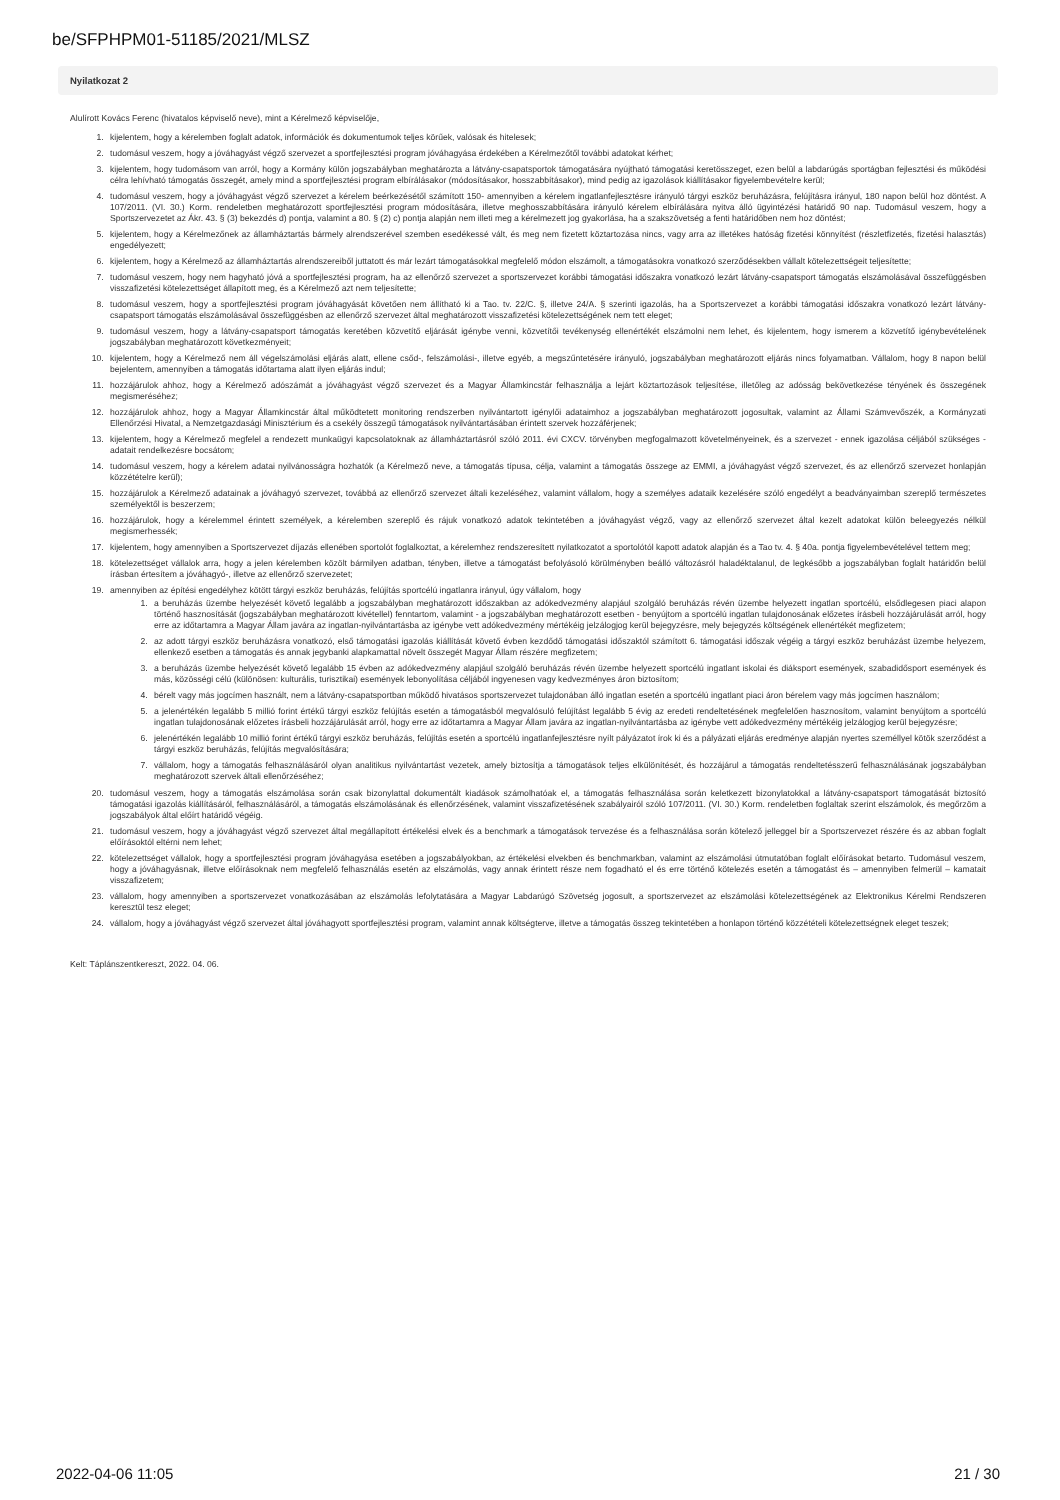be/SFPHPM01-51185/2021/MLSZ
Nyilatkozat 2
Alulírott Kovács Ferenc (hivatalos képviselő neve), mint a Kérelmező képviselője,
1. kijelentem, hogy a kérelemben foglalt adatok, információk és dokumentumok teljes körűek, valósak és hitelesek;
2. tudomásul veszem, hogy a jóváhagyást végző szervezet a sportfejlesztési program jóváhagyása érdekében a Kérelmezőtől további adatokat kérhet;
3. kijelentem, hogy tudomásom van arról, hogy a Kormány külön jogszabályban meghatározta a látvány-csapatsportok támogatására nyújtható támogatási keretösszeget, ezen belül a labdarúgás sportágban fejlesztési és működési célra lehívható támogatás összegét, amely mind a sportfejlesztési program elbírálásakor (módosításakor, hosszabbításakor), mind pedig az igazolások kiállításakor figyelembevételre kerül;
4. tudomásul veszem, hogy a jóváhagyást végző szervezet a kérelem beérkezésétől számított 150- amennyiben a kérelem ingatlanfejlesztésre irányuló tárgyi eszköz beruházásra, felújításra irányul, 180 napon belül hoz döntést. A 107/2011. (VI. 30.) Korm. rendeletben meghatározott sportfejlesztési program módosítására, illetve meghosszabbítására irányuló kérelem elbírálására nyitva álló ügyintézési határidő 90 nap. Tudomásul veszem, hogy a Sportszervezetet az Ákr. 43. § (3) bekezdés d) pontja, valamint a 80. § (2) c) pontja alapján nem illeti meg a kérelmezett jog gyakorlása, ha a szakszövetség a fenti határidőben nem hoz döntést;
5. kijelentem, hogy a Kérelmezőnek az államháztartás bármely alrendszerével szemben esedékessé vált, és meg nem fizetett köztartozása nincs, vagy arra az illetékes hatóság fizetési könnyítést (részletfizetés, fizetési halasztás) engedélyezett;
6. kijelentem, hogy a Kérelmező az államháztartás alrendszereiből juttatott és már lezárt támogatásokkal megfelelő módon elszámolt, a támogatásokra vonatkozó szerződésekben vállalt kötelezettségeit teljesítette;
7. tudomásul veszem, hogy nem hagyható jóvá a sportfejlesztési program, ha az ellenőrző szervezet a sportszervezet korábbi támogatási időszakra vonatkozó lezárt látvány-csapatsport támogatás elszámolásával összefüggésben visszafizetési kötelezettséget állapított meg, és a Kérelmező azt nem teljesítette;
8. tudomásul veszem, hogy a sportfejlesztési program jóváhagyását követően nem állítható ki a Tao. tv. 22/C. §, illetve 24/A. § szerinti igazolás, ha a Sportszervezet a korábbi támogatási időszakra vonatkozó lezárt látvány-csapatsport támogatás elszámolásával összefüggésben az ellenőrző szervezet által meghatározott visszafizetési kötelezettségének nem tett eleget;
9. tudomásul veszem, hogy a látvány-csapatsport támogatás keretében közvetítő eljárását igénybe venni, közvetítői tevékenység ellenértékét elszámolni nem lehet, és kijelentem, hogy ismerem a közvetítő igénybevételének jogszabályban meghatározott következményeit;
10. kijelentem, hogy a Kérelmező nem áll végelszámolási eljárás alatt, ellene csőd-, felszámolási-, illetve egyéb, a megszűntetésére irányuló, jogszabályban meghatározott eljárás nincs folyamatban. Vállalom, hogy 8 napon belül bejelentem, amennyiben a támogatás időtartama alatt ilyen eljárás indul;
11. hozzájárulok ahhoz, hogy a Kérelmező adószámát a jóváhagyást végző szervezet és a Magyar Államkincstár felhasználja a lejárt köztartozások teljesítése, illetőleg az adósság bekövetkezése tényének és összegének megismeréséhez;
12. hozzájárulok ahhoz, hogy a Magyar Államkincstár által működtetett monitoring rendszerben nyilvántartott igénylői adataimhoz a jogszabályban meghatározott jogosultak, valamint az Állami Számvevőszék, a Kormányzati Ellenőrzési Hivatal, a Nemzetgazdasági Minisztérium és a csekély összegű támogatások nyilvántartásában érintett szervek hozzáférjenek;
13. kijelentem, hogy a Kérelmező megfelel a rendezett munkaügyi kapcsolatoknak az államháztartásról szóló 2011. évi CXCV. törvényben megfogalmazott követelményeinek, és a szervezet - ennek igazolása céljából szükséges - adatait rendelkezésre bocsátom;
14. tudomásul veszem, hogy a kérelem adatai nyilvánosságra hozhatók (a Kérelmező neve, a támogatás típusa, célja, valamint a támogatás összege az EMMI, a jóváhagyást végző szervezet, és az ellenőrző szervezet honlapján közzétételre kerül);
15. hozzájárulok a Kérelmező adatainak a jóváhagyó szervezet, továbbá az ellenőrző szervezet általi kezeléséhez, valamint vállalom, hogy a személyes adataik kezelésére szóló engedélyt a beadványaimban szereplő természetes személyektől is beszerzem;
16. hozzájárulok, hogy a kérelemmel érintett személyek, a kérelemben szereplő és rájuk vonatkozó adatok tekintetében a jóváhagyást végző, vagy az ellenőrző szervezet által kezelt adatokat külön beleegyezés nélkül megismerhessék;
17. kijelentem, hogy amennyiben a Sportszervezet díjazás ellenében sportolót foglalkoztat, a kérelemhez rendszeresített nyilatkozatot a sportolótól kapott adatok alapján és a Tao tv. 4. § 40a. pontja figyelembevételével tettem meg;
18. kötelezettséget vállalok arra, hogy a jelen kérelemben közölt bármilyen adatban, tényben, illetve a támogatást befolyásoló körülményben beálló változásról haladéktalanul, de legkésőbb a jogszabályban foglalt határidőn belül írásban értesítem a jóváhagyó-, illetve az ellenőrző szervezetet;
19. amennyiben az építési engedélyhez kötött tárgyi eszköz beruházás, felújítás sportcélú ingatlanra irányul, úgy vállalom, hogy
1. a beruházás üzembe helyezését követő legalább a jogszabályban meghatározott időszakban az adókedvezmény alapjául szolgáló beruházás révén üzembe helyezett ingatlan sportcélú, elsődlegesen piaci alapon történő hasznosítását (jogszabályban meghatározott kivétellel) fenntartom, valamint - a jogszabályban meghatározott esetben - benyújtom a sportcélú ingatlan tulajdonosának előzetes írásbeli hozzájárulását arról, hogy erre az időtartamra a Magyar Állam javára az ingatlan-nyilvántartásba az igénybe vett adókedvezmény mértékéig jelzálogjog kerül bejegyzésre, mely bejegyzés költségének ellenértékét megfizetem;
2. az adott tárgyi eszköz beruházásra vonatkozó, első támogatási igazolás kiállítását követő évben kezdődő támogatási időszaktól számított 6. támogatási időszak végéig a tárgyi eszköz beruházást üzembe helyezem, ellenkező esetben a támogatás és annak jegybanki alapkamattal növelt összegét Magyar Állam részére megfizetem;
3. a beruházás üzembe helyezését követő legalább 15 évben az adókedvezmény alapjául szolgáló beruházás révén üzembe helyezett sportcélú ingatlant iskolai és diáksport események, szabadidősport események és más, közösségi célú (különösen: kulturális, turisztikai) események lebonyolítása céljából ingyenesen vagy kedvezményes áron biztosítom;
4. bérelt vagy más jogcímen használt, nem a látvány-csapatsportban működő hivatásos sportszervezet tulajdonában álló ingatlan esetén a sportcélú ingatlant piaci áron bérelem vagy más jogcímen használom;
5. a jelenértékén legalább 5 millió forint értékű tárgyi eszköz felújítás esetén a támogatásból megvalósuló felújítást legalább 5 évig az eredeti rendeltetésének megfelelően hasznosítom, valamint benyújtom a sportcélú ingatlan tulajdonosának előzetes írásbeli hozzájárulását arról, hogy erre az időtartamra a Magyar Állam javára az ingatlan-nyilvántartásba az igénybe vett adókedvezmény mértékéig jelzálogjog kerül bejegyzésre;
6. jelenértékén legalább 10 millió forint értékű tárgyi eszköz beruházás, felújítás esetén a sportcélú ingatlanfejlesztésre nyílt pályázatot írok ki és a pályázati eljárás eredménye alapján nyertes személlyel kötök szerződést a tárgyi eszköz beruházás, felújítás megvalósítására;
7. vállalom, hogy a támogatás felhasználásáról olyan analitikus nyilvántartást vezetek, amely biztosítja a támogatások teljes elkülönítését, és hozzájárul a támogatás rendeltetésszerű felhasználásának jogszabályban meghatározott szervek általi ellenőrzéséhez;
20. tudomásul veszem, hogy a támogatás elszámolása során csak bizonylattal dokumentált kiadások számolhatóak el, a támogatás felhasználása során keletkezett bizonylatokkal a látvány-csapatsport támogatását biztosító támogatási igazolás kiállításáról, felhasználásáról, a támogatás elszámolásának és ellenőrzésének, valamint visszafizetésének szabályairól szóló 107/2011. (VI. 30.) Korm. rendeletben foglaltak szerint elszámolok, és megőrzöm a jogszabályok által előírt határidő végéig.
21. tudomásul veszem, hogy a jóváhagyást végző szervezet által megállapított értékelési elvek és a benchmark a támogatások tervezése és a felhasználása során kötelező jelleggel bír a Sportszervezet részére és az abban foglalt előírásoktól eltérni nem lehet;
22. kötelezettséget vállalok, hogy a sportfejlesztési program jóváhagyása esetében a jogszabályokban, az értékelési elvekben és benchmarkban, valamint az elszámolási útmutatóban foglalt előírásokat betarto. Tudomásul veszem, hogy a jóváhagyásnak, illetve előírásoknak nem megfelelő felhasználás esetén az elszámolás, vagy annak érintett része nem fogadható el és erre történő kötelezés esetén a támogatást és – amennyiben felmerül – kamatait visszafizetem;
23. vállalom, hogy amennyiben a sportszervezet vonatkozásában az elszámolás lefolytatására a Magyar Labdarúgó Szövetség jogosult, a sportszervezet az elszámolási kötelezettségének az Elektronikus Kérelmi Rendszeren keresztül tesz eleget;
24. vállalom, hogy a jóváhagyást végző szervezet által jóváhagyott sportfejlesztési program, valamint annak költségterve, illetve a támogatás összeg tekintetében a honlapon történő közzétételi kötelezettségnek eleget teszek;
Kelt: Táplánszentkereszt, 2022. 04. 06.
2022-04-06 11:05 21 / 30